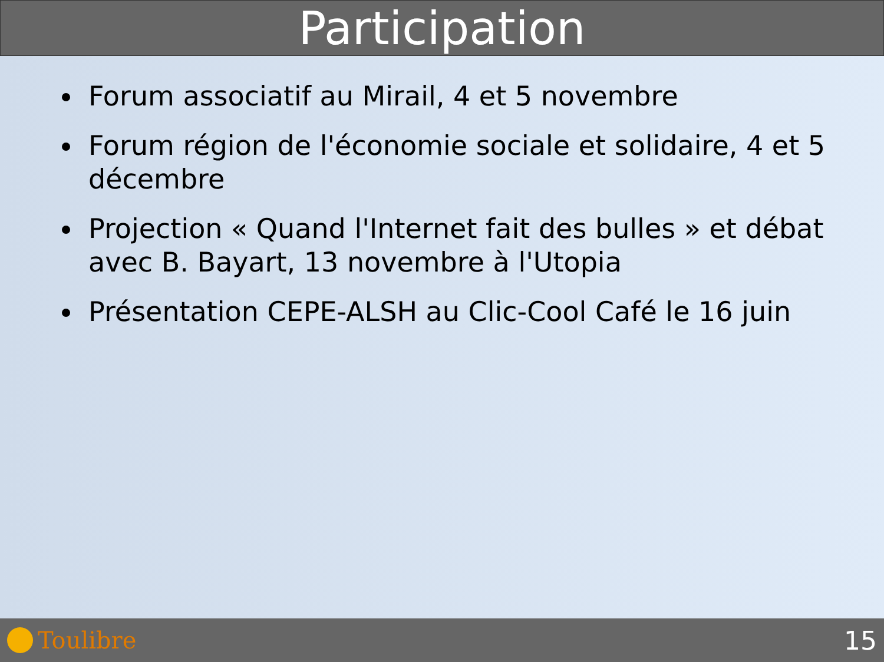Participation
Forum associatif au Mirail, 4 et 5 novembre
Forum région de l'économie sociale et solidaire, 4 et 5 décembre
Projection « Quand l'Internet fait des bulles » et débat avec B. Bayart, 13 novembre à l'Utopia
Présentation CEPE-ALSH au Clic-Cool Café le 16 juin
Toulibre 15